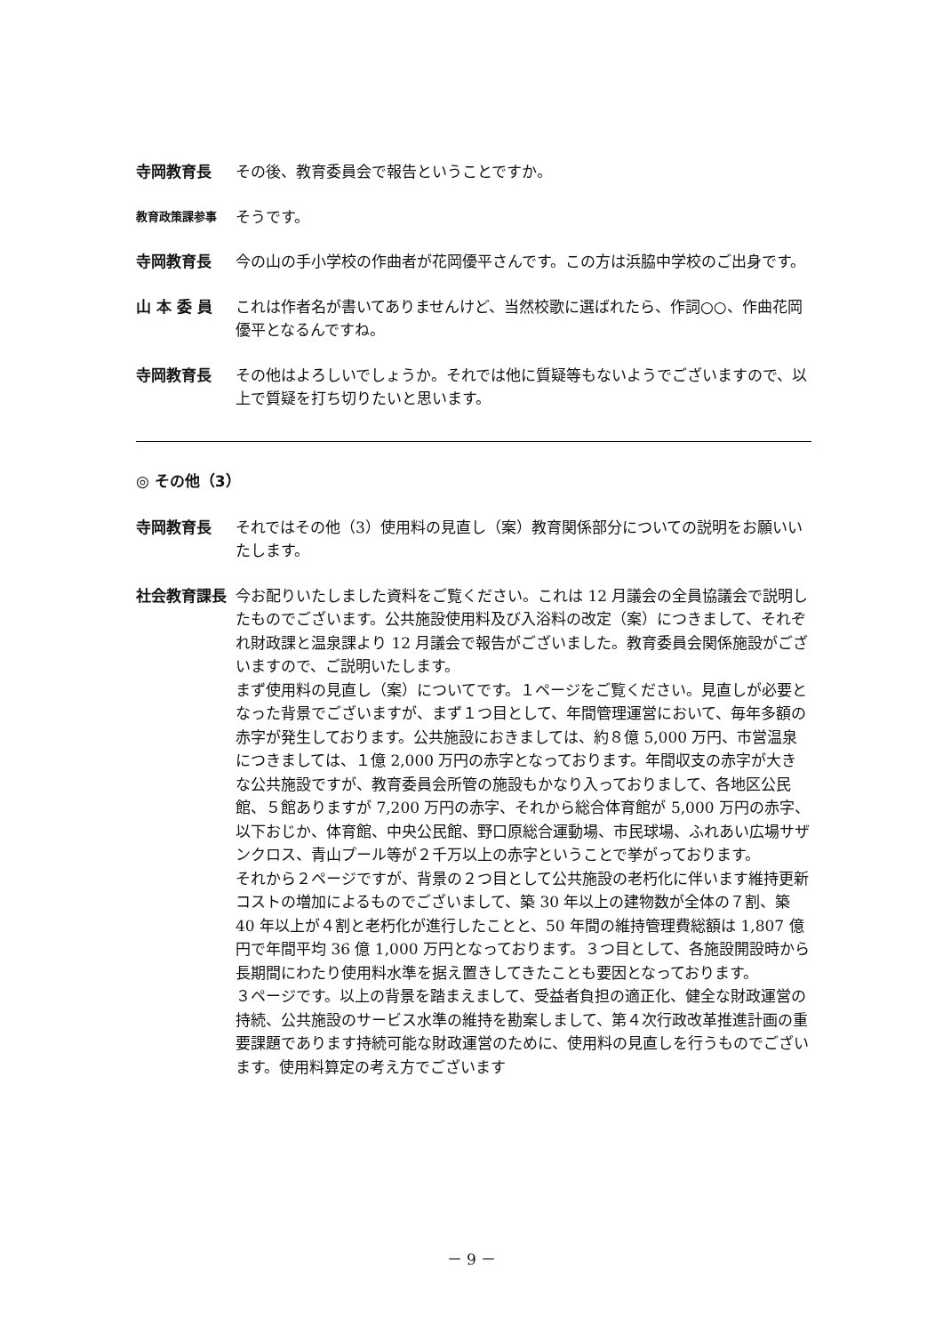寺岡教育長 その後、教育委員会で報告ということですか。
教育政策課参事
そうです。
寺岡教育長 今の山の手小学校の作曲者が花岡優平さんです。この方は浜脇中学校のご出身です。
山 本 委 員 これは作者名が書いてありませんけど、当然校歌に選ばれたら、作詞○○、作曲花岡優平となるんですね。
寺岡教育長 その他はよろしいでしょうか。それでは他に質疑等もないようでございますので、以上で質疑を打ち切りたいと思います。
◎ その他（3）
寺岡教育長 それではその他（3）使用料の見直し（案）教育関係部分についての説明をお願いいたします。
社会教育課長 今お配りいたしました資料をご覧ください。これは 12 月議会の全員協議会で説明したものでございます。公共施設使用料及び入浴料の改定（案）につきまして、それぞれ財政課と温泉課より 12 月議会で報告がございました。教育委員会関係施設がございますので、ご説明いたします。
まず使用料の見直し（案）についてです。１ページをご覧ください。見直しが必要となった背景でございますが、まず１つ目として、年間管理運営において、毎年多額の赤字が発生しております。公共施設におきましては、約８億 5,000 万円、市営温泉につきましては、１億 2,000 万円の赤字となっております。年間収支の赤字が大きな公共施設ですが、教育委員会所管の施設もかなり入っておりまして、各地区公民館、５館ありますが 7,200 万円の赤字、それから総合体育館が 5,000 万円の赤字、以下おじか、体育館、中央公民館、野口原総合運動場、市民球場、ふれあい広場サザンクロス、青山プール等が２千万以上の赤字ということで挙がっております。
それから２ページですが、背景の２つ目として公共施設の老朽化に伴います維持更新コストの増加によるものでございまして、築 30 年以上の建物数が全体の７割、築 40 年以上が４割と老朽化が進行したことと、50 年間の維持管理費総額は 1,807 億円で年間平均 36 億 1,000 万円となっております。３つ目として、各施設開設時から長期間にわたり使用料水準を据え置きしてきたことも要因となっております。
３ページです。以上の背景を踏まえまして、受益者負担の適正化、健全な財政運営の持続、公共施設のサービス水準の維持を勘案しまして、第４次行政改革推進計画の重要課題であります持続可能な財政運営のために、使用料の見直しを行うものでございます。使用料算定の考え方でございます
－ 9 －